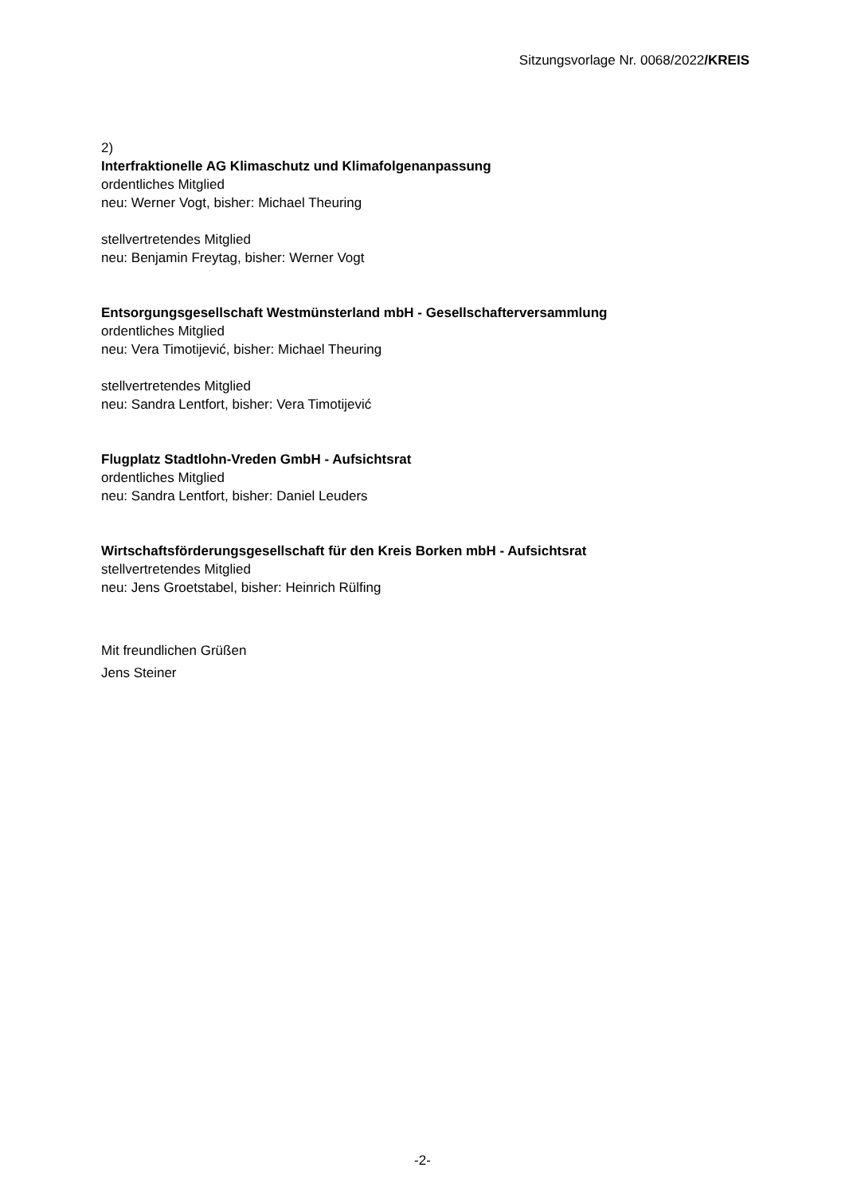Sitzungsvorlage Nr. 0068/2022/KREIS
2)
Interfraktionelle AG Klimaschutz und Klimafolgenanpassung
ordentliches Mitglied
neu: Werner Vogt, bisher: Michael Theuring
stellvertretendes Mitglied
neu: Benjamin Freytag, bisher: Werner Vogt
Entsorgungsgesellschaft Westmünsterland mbH - Gesellschafterversammlung
ordentliches Mitglied
neu: Vera Timotijević, bisher: Michael Theuring
stellvertretendes Mitglied
neu: Sandra Lentfort, bisher: Vera Timotijević
Flugplatz Stadtlohn-Vreden GmbH - Aufsichtsrat
ordentliches Mitglied
neu: Sandra Lentfort, bisher: Daniel Leuders
Wirtschaftsförderungsgesellschaft für den Kreis Borken mbH - Aufsichtsrat
stellvertretendes Mitglied
neu: Jens Groetstabel, bisher: Heinrich Rülfing
Mit freundlichen Grüßen
Jens Steiner
-2-